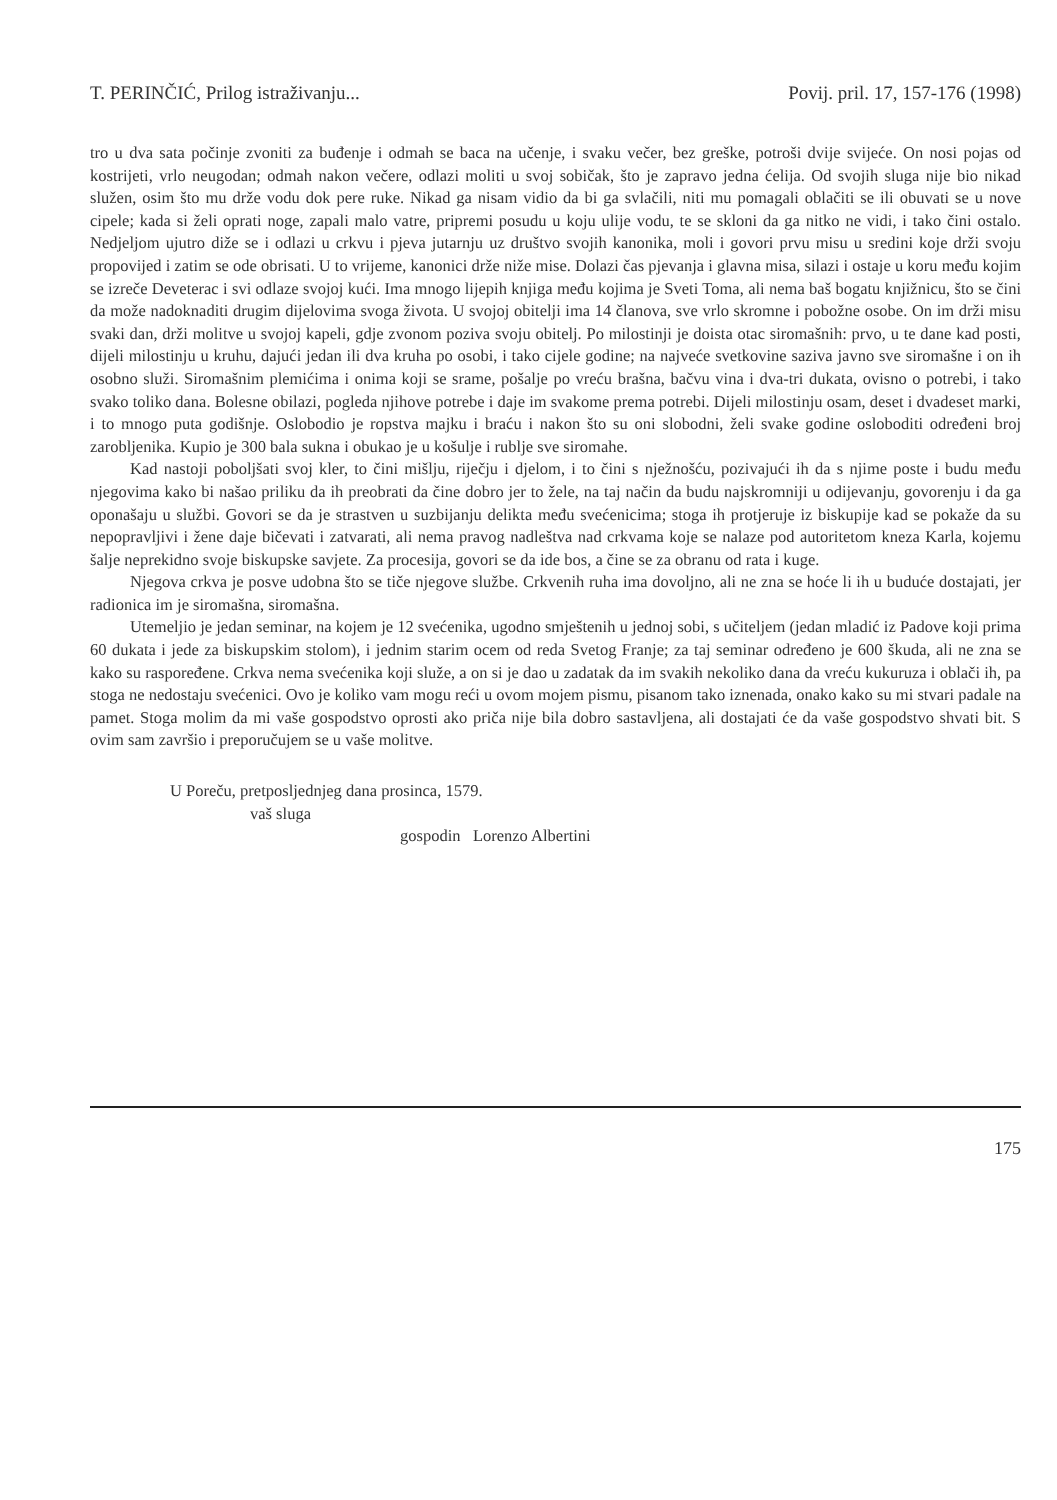T. PERINČIĆ, Prilog istraživanju... Povij. pril. 17, 157-176 (1998)
tro u dva sata počinje zvoniti za buđenje i odmah se baca na učenje, i svaku večer, bez greške, potroši dvije svijeće. On nosi pojas od kostrijeti, vrlo neugodan; odmah nakon večere, odlazi moliti u svoj sobičak, što je zapravo jedna ćelija. Od svojih sluga nije bio nikad služen, osim što mu drže vodu dok pere ruke. Nikad ga nisam vidio da bi ga svlačili, niti mu pomagali oblačiti se ili obuvati se u nove cipele; kada si želi oprati noge, zapali malo vatre, pripremi posudu u koju ulije vodu, te se skloni da ga nitko ne vidi, i tako čini ostalo. Nedjeljom ujutro diže se i odlazi u crkvu i pjeva jutarnju uz društvo svojih kanonika, moli i govori prvu misu u sredini koje drži svoju propovijed i zatim se ode obrisati. U to vrijeme, kanonici drže niže mise. Dolazi čas pjevanja i glavna misa, silazi i ostaje u koru među kojim se izreče Deveterac i svi odlaze svojoj kući. Ima mnogo lijepih knjiga među kojima je Sveti Toma, ali nema baš bogatu knjižnicu, što se čini da može nadoknaditi drugim dijelovima svoga života. U svojoj obitelji ima 14 članova, sve vrlo skromne i pobožne osobe. On im drži misu svaki dan, drži molitve u svojoj kapeli, gdje zvonom poziva svoju obitelj. Po milostinji je doista otac siromašnih: prvo, u te dane kad posti, dijeli milostinju u kruhu, dajući jedan ili dva kruha po osobi, i tako cijele godine; na najveće svetkovine saziva javno sve siromašne i on ih osobno služi. Siromašnim plemićima i onima koji se srame, pošalje po vreću brašna, bačvu vina i dva-tri dukata, ovisno o potrebi, i tako svako toliko dana. Bolesne obilazi, pogleda njihove potrebe i daje im svakome prema potrebi. Dijeli milostinju osam, deset i dvadeset marki, i to mnogo puta godišnje. Oslobodio je ropstva majku i braću i nakon što su oni slobodni, želi svake godine osloboditi određeni broj zarobljenika. Kupio je 300 bala sukna i obukao je u košulje i rublje sve siromahe.
Kad nastoji poboljšati svoj kler, to čini mišlju, riječju i djelom, i to čini s nježnošću, pozivajući ih da s njime poste i budu među njegovima kako bi našao priliku da ih preobrati da čine dobro jer to žele, na taj način da budu najskromniji u odijevanju, govorenju i da ga oponašaju u službi. Govori se da je strastven u suzbijanju delikta među svećenicima; stoga ih protjeruje iz biskupije kad se pokaže da su nepopravljivi i žene daje bičevati i zatvarati, ali nema pravog nadleštva nad crkvama koje se nalaze pod autoritetom kneza Karla, kojemu šalje neprekidno svoje biskupske savjete. Za procesija, govori se da ide bos, a čine se za obranu od rata i kuge.
Njegova crkva je posve udobna što se tiče njegove službe. Crkvenih ruha ima dovoljno, ali ne zna se hoće li ih u buduće dostajati, jer radionica im je siromašna, siromašna.
Utemeljio je jedan seminar, na kojem je 12 svećenika, ugodno smještenih u jednoj sobi, s učiteljem (jedan mladić iz Padove koji prima 60 dukata i jede za biskupskim stolom), i jednim starim ocem od reda Svetog Franje; za taj seminar određeno je 600 škuda, ali ne zna se kako su raspoređene. Crkva nema svećenika koji služe, a on si je dao u zadatak da im svakih nekoliko dana da vreću kukuruza i oblači ih, pa stoga ne nedostaju svećenici. Ovo je koliko vam mogu reći u ovom mojem pismu, pisanom tako iznenada, onako kako su mi stvari padale na pamet. Stoga molim da mi vaše gospodstvo oprosti ako priča nije bila dobro sastavljena, ali dostajati će da vaše gospodstvo shvati bit. S ovim sam završio i preporučujem se u vaše molitve.
U Poreču, pretposljednjeg dana prosinca, 1579.
vaš sluga
gospodin Lorenzo Albertini
175